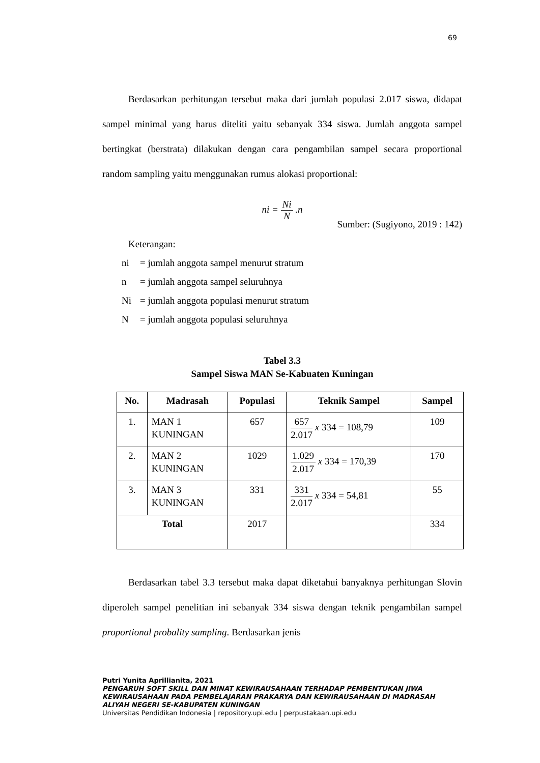69
Berdasarkan perhitungan tersebut maka dari jumlah populasi 2.017 siswa, didapat sampel minimal yang harus diteliti yaitu sebanyak 334 siswa. Jumlah anggota sampel bertingkat (berstrata) dilakukan dengan cara pengambilan sampel secara proportional random sampling yaitu menggunakan rumus alokasi proportional:
ni = Ni N .n
Sumber: (Sugiyono, 2019 : 142)
Keterangan:
ni = jumlah anggota sampel menurut stratum
n = jumlah anggota sampel seluruhnya
Ni = jumlah anggota populasi menurut stratum
N = jumlah anggota populasi seluruhnya
Tabel 3.3
Sampel Siswa MAN Se-Kabuaten Kuningan
| No. | Madrasah | Populasi | Teknik Sampel | Sampel |
| --- | --- | --- | --- | --- |
| 1. | MAN 1 KUNINGAN | 657 | 657 2.017 x 334 = 108,79 | 109 |
| 2. | MAN 2 KUNINGAN | 1029 | 1.029 2.017 x 334 = 170,39 | 170 |
| 3. | MAN 3 KUNINGAN | 331 | 331 2.017 x 334 = 54,81 | 55 |
| Total | | 2017 | | 334 |
Berdasarkan tabel 3.3 tersebut maka dapat diketahui banyaknya perhitungan Slovin diperoleh sampel penelitian ini sebanyak 334 siswa dengan teknik pengambilan sampel proportional probality sampling. Berdasarkan jenis
Putri Yunita Aprillianita, 2021
PENGARUH SOFT SKILL DAN MINAT KEWIRAUSAHAAN TERHADAP PEMBENTUKAN JIWA KEWIRAUSAHAAN PADA PEMBELAJARAN PRAKARYA DAN KEWIRAUSAHAAN DI MADRASAH ALIYAH NEGERI SE-KABUPATEN KUNINGAN
Universitas Pendidikan Indonesia | repository.upi.edu | perpustakaan.upi.edu